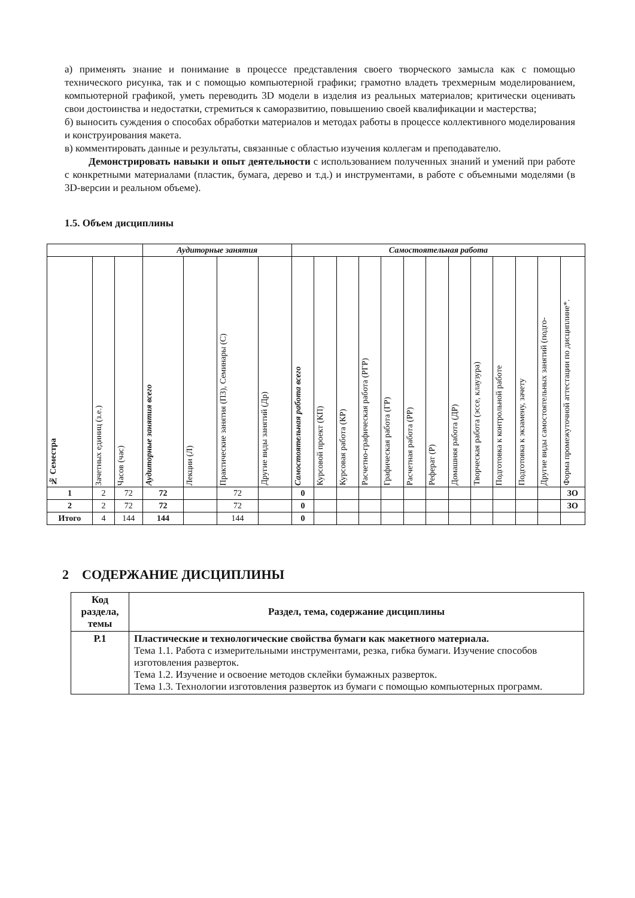а) применять знание и понимание в процессе представления своего творческого замысла как с помощью технического рисунка, так и с помощью компьютерной графики; грамотно владеть трехмерным моделированием, компьютерной графикой, уметь переводить 3D модели в изделия из реальных материалов; критически оценивать свои достоинства и недостатки, стремиться к саморазвитию, повышению своей квалификации и мастерства;
б) выносить суждения о способах обработки материалов и методах работы в процессе коллективного моделирования и конструирования макета.
в) комментировать данные и результаты, связанные с областью изучения коллегам и преподавателю.
Демонстрировать навыки и опыт деятельности с использованием полученных знаний и умений при работе с конкретными материалами (пластик, бумага, дерево и т.д.) и инструментами, в работе с объемными моделями (в 3D-версии и реальном объеме).
1.5. Объем дисциплины
| | | | Аудиторные занятия | | | | Самостоятельная работа | | | | | | | | | | | | |
| --- | --- | --- | --- | --- | --- | --- | --- | --- | --- | --- | --- | --- | --- | --- | --- | --- | --- | --- | --- |
| № Семестра | Зачетных единиц (з.е.) | Часов (час) | Аудиторные занятия всего | Лекции (Л) | Практические занятия (ПЗ), Семинары (С) | Другие виды занятий (Др) | Самостоятельная работа всего | Курсовой проект (КП) | Курсовая работа (КР) | Расчетно-графическая работа (РГР) | Графическая работа (ГР) | Расчетная работа (РР) | Реферат (Р) | Домашняя работа (ДР) | Творческая работа (эссе, клаузура) | Подготовка к контрольной работе | Подготовка к экзамену, зачету | Другие виды самостоятельных занятий (подго- | Форма промежуточной аттестации по дисциплине*. |
| 1 | 2 | 72 | 72 | | 72 | | 0 | | | | | | | | | | | | ЗО |
| 2 | 2 | 72 | 72 | | 72 | | 0 | | | | | | | | | | | | ЗО |
| Итого | 4 | 144 | 144 | | 144 | | 0 | | | | | | | | | | | | |
2 СОДЕРЖАНИЕ ДИСЦИПЛИНЫ
| Код раздела, темы | Раздел, тема, содержание дисциплины |
| --- | --- |
| Р.1 | Пластические и технологические свойства бумаги как макетного материала. Тема 1.1. Работа с измерительными инструментами, резка, гибка бумаги. Изучение способов изготовления разверток. Тема 1.2. Изучение и освоение методов склейки бумажных разверток. Тема 1.3. Технологии изготовления разверток из бумаги с помощью компьютерных программ. |